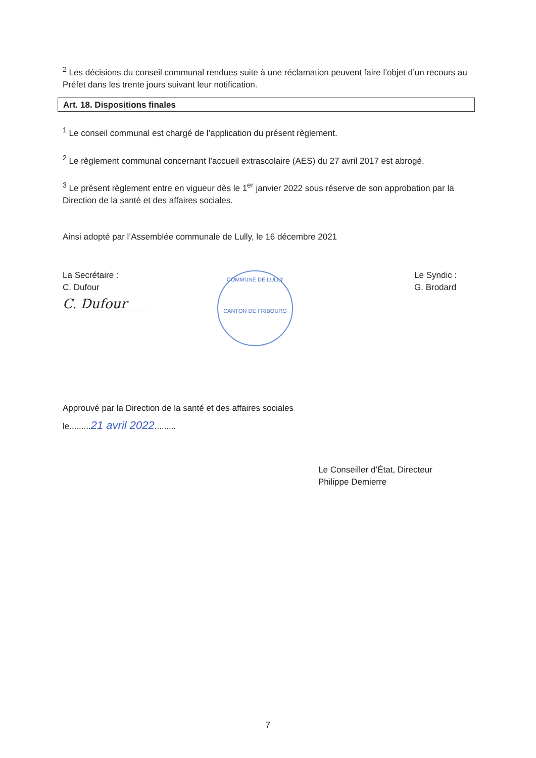<sup>2</sup> Les décisions du conseil communal rendues suite à une réclamation peuvent faire l’objet d’un recours au Préfet dans les trente jours suivant leur notification.
Art. 18. Dispositions finales
<sup>1</sup> Le conseil communal est chargé de l’application du présent règlement.
<sup>2</sup> Le règlement communal concernant l’accueil extrascolaire (AES) du 27 avril 2017 est abrogé.
<sup>3</sup> Le présent règlement entre en vigueur dès le 1<sup>er</sup> janvier 2022 sous réserve de son approbation par la Direction de la santé et des affaires sociales.
Ainsi adopté par l’Assemblée communale de Lully, le 16 décembre 2021
La Secrétaire :
C. Dufour
C. Dufour
COMMUNE DE LULLY
CANTON DE FRIBOURG
Le Syndic :
G. Brodard
Approuvé par la Direction de la santé et des affaires sociales
le.........21 avril 2022.........
Le Conseiller d’État, Directeur
Philippe Demierre
7